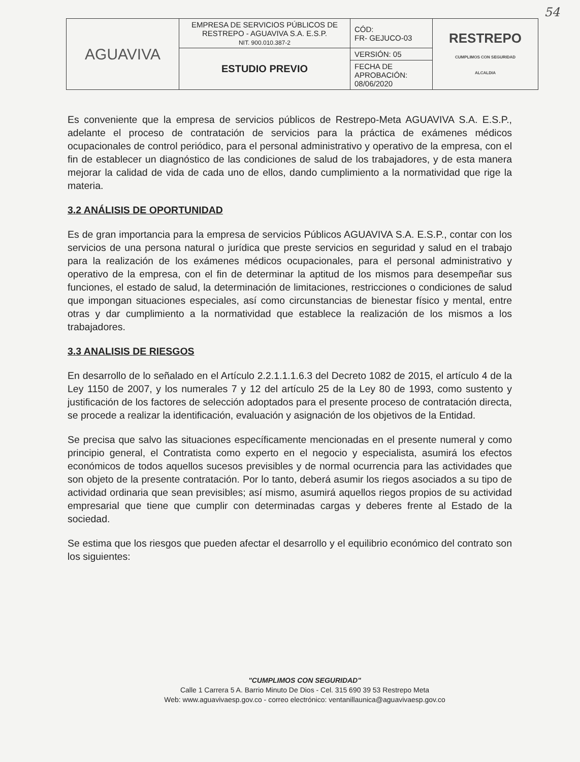54
| AGUAVIVA | EMPRESA DE SERVICIOS PÚBLICOS DE RESTREPO - AGUAVIVA S.A. E.S.P. NIT. 900.010.387-2 | CÓD: FR- GEJUCO-03 | RESTREPO CUMPLIMOS CON SEGURIDAD ALCALDIA |
| | ESTUDIO PREVIO | VERSIÓN: 05 | |
| | | FECHA DE APROBACIÓN: 08/06/2020 | |
Es conveniente que la empresa de servicios públicos de Restrepo-Meta AGUAVIVA S.A. E.S.P., adelante el proceso de contratación de servicios para la práctica de exámenes médicos ocupacionales de control periódico, para el personal administrativo y operativo de la empresa, con el fin de establecer un diagnóstico de las condiciones de salud de los trabajadores, y de esta manera mejorar la calidad de vida de cada uno de ellos, dando cumplimiento a la normatividad que rige la materia.
3.2 ANÁLISIS DE OPORTUNIDAD
Es de gran importancia para la empresa de servicios Públicos AGUAVIVA S.A. E.S.P., contar con los servicios de una persona natural o jurídica que preste servicios en seguridad y salud en el trabajo para la realización de los exámenes médicos ocupacionales, para el personal administrativo y operativo de la empresa, con el fin de determinar la aptitud de los mismos para desempeñar sus funciones, el estado de salud, la determinación de limitaciones, restricciones o condiciones de salud que impongan situaciones especiales, así como circunstancias de bienestar físico y mental, entre otras y dar cumplimiento a la normatividad que establece la realización de los mismos a los trabajadores.
3.3 ANALISIS DE RIESGOS
En desarrollo de lo señalado en el Artículo 2.2.1.1.1.6.3 del Decreto 1082 de 2015, el artículo 4 de la Ley 1150 de 2007, y los numerales 7 y 12 del artículo 25 de la Ley 80 de 1993, como sustento y justificación de los factores de selección adoptados para el presente proceso de contratación directa, se procede a realizar la identificación, evaluación y asignación de los objetivos de la Entidad.
Se precisa que salvo las situaciones específicamente mencionadas en el presente numeral y como principio general, el Contratista como experto en el negocio y especialista, asumirá los efectos económicos de todos aquellos sucesos previsibles y de normal ocurrencia para las actividades que son objeto de la presente contratación. Por lo tanto, deberá asumir los riegos asociados a su tipo de actividad ordinaria que sean previsibles; así mismo, asumirá aquellos riegos propios de su actividad empresarial que tiene que cumplir con determinadas cargas y deberes frente al Estado de la sociedad.
Se estima que los riesgos que pueden afectar el desarrollo y el equilibrio económico del contrato son los siguientes:
"CUMPLIMOS CON SEGURIDAD"
Calle 1 Carrera 5 A. Barrio Minuto De Dios - Cel. 315 690 39 53 Restrepo Meta
Web: www.aguavivaesp.gov.co - correo electrónico: ventanillaunica@aguavivaesp.gov.co